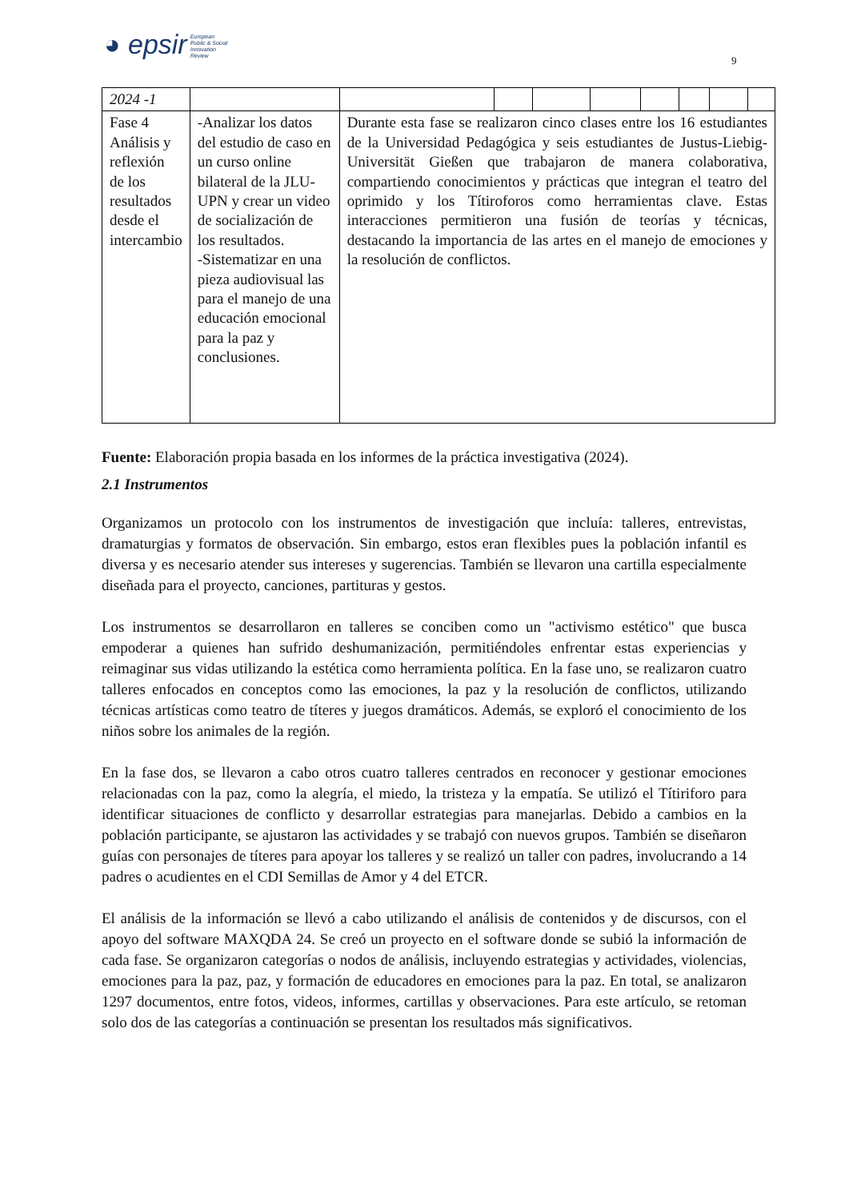◕ epsir European
Public & Social
Innovation
Review
9
| 2024 -1 | | | | | | | | | |
| Fase 4 Análisis y reflexión de los resultados desde el intercambio | -Analizar los datos del estudio de caso en un curso online bilateral de la JLU-UPN y crear un video de socialización de los resultados. -Sistematizar en una pieza audiovisual las para el manejo de una educación emocional para la paz y conclusiones. | Durante esta fase se realizaron cinco clases entre los 16 estudiantes de la Universidad Pedagógica y seis estudiantes de Justus-Liebig-Universität Gießen que trabajaron de manera colaborativa, compartiendo conocimientos y prácticas que integran el teatro del oprimido y los Títiroforos como herramientas clave. Estas interacciones permitieron una fusión de teorías y técnicas, destacando la importancia de las artes en el manejo de emociones y la resolución de conflictos. | | | | | | | |
Fuente: Elaboración propia basada en los informes de la práctica investigativa (2024).
2.1 Instrumentos
Organizamos un protocolo con los instrumentos de investigación que incluía: talleres, entrevistas, dramaturgias y formatos de observación. Sin embargo, estos eran flexibles pues la población infantil es diversa y es necesario atender sus intereses y sugerencias. También se llevaron una cartilla especialmente diseñada para el proyecto, canciones, partituras y gestos.
Los instrumentos se desarrollaron en talleres se conciben como un "activismo estético" que busca empoderar a quienes han sufrido deshumanización, permitiéndoles enfrentar estas experiencias y reimaginar sus vidas utilizando la estética como herramienta política. En la fase uno, se realizaron cuatro talleres enfocados en conceptos como las emociones, la paz y la resolución de conflictos, utilizando técnicas artísticas como teatro de títeres y juegos dramáticos. Además, se exploró el conocimiento de los niños sobre los animales de la región.
En la fase dos, se llevaron a cabo otros cuatro talleres centrados en reconocer y gestionar emociones relacionadas con la paz, como la alegría, el miedo, la tristeza y la empatía. Se utilizó el Títiriforo para identificar situaciones de conflicto y desarrollar estrategias para manejarlas. Debido a cambios en la población participante, se ajustaron las actividades y se trabajó con nuevos grupos. También se diseñaron guías con personajes de títeres para apoyar los talleres y se realizó un taller con padres, involucrando a 14 padres o acudientes en el CDI Semillas de Amor y 4 del ETCR.
El análisis de la información se llevó a cabo utilizando el análisis de contenidos y de discursos, con el apoyo del software MAXQDA 24. Se creó un proyecto en el software donde se subió la información de cada fase. Se organizaron categorías o nodos de análisis, incluyendo estrategias y actividades, violencias, emociones para la paz, paz, y formación de educadores en emociones para la paz. En total, se analizaron 1297 documentos, entre fotos, videos, informes, cartillas y observaciones. Para este artículo, se retoman solo dos de las categorías a continuación se presentan los resultados más significativos.